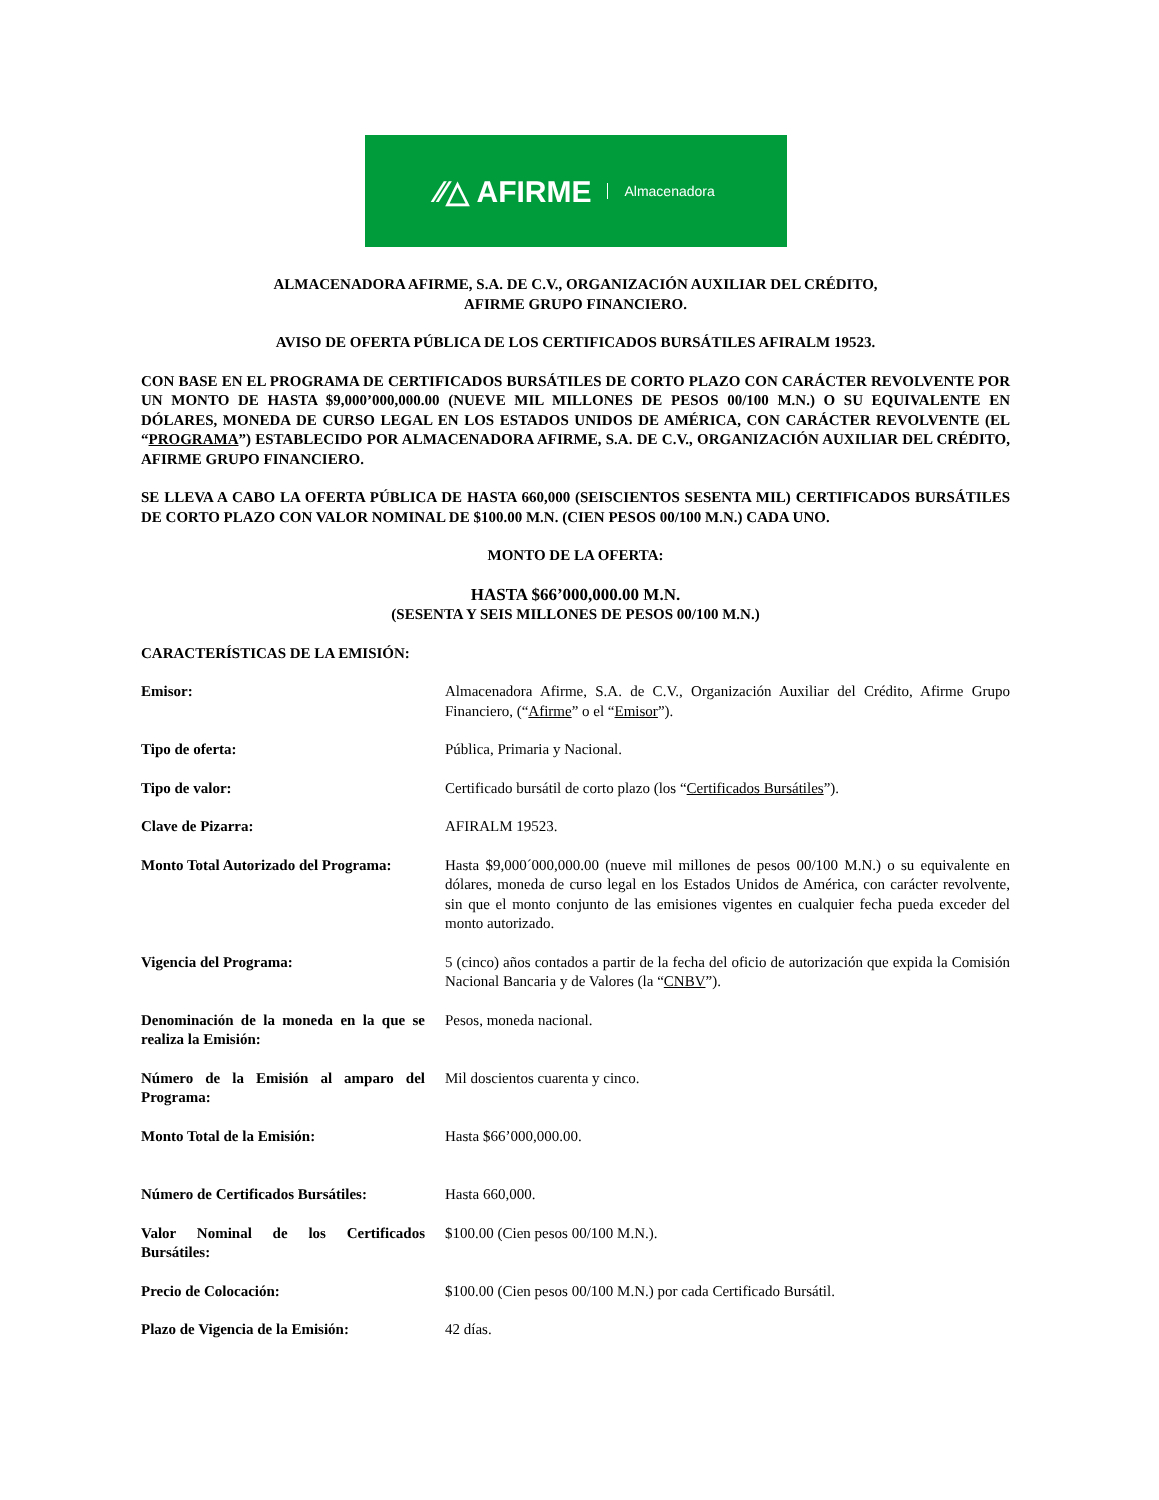⁄⁄△ AFIRME Almacenadora
ALMACENADORA AFIRME, S.A. DE C.V., ORGANIZACIÓN AUXILIAR DEL CRÉDITO,
AFIRME GRUPO FINANCIERO.
AVISO DE OFERTA PÚBLICA DE LOS CERTIFICADOS BURSÁTILES AFIRALM 19523.
CON BASE EN EL PROGRAMA DE CERTIFICADOS BURSÁTILES DE CORTO PLAZO CON CARÁCTER REVOLVENTE POR UN MONTO DE HASTA $9,000’000,000.00 (NUEVE MIL MILLONES DE PESOS 00/100 M.N.) O SU EQUIVALENTE EN DÓLARES, MONEDA DE CURSO LEGAL EN LOS ESTADOS UNIDOS DE AMÉRICA, CON CARÁCTER REVOLVENTE (EL “PROGRAMA”) ESTABLECIDO POR ALMACENADORA AFIRME, S.A. DE C.V., ORGANIZACIÓN AUXILIAR DEL CRÉDITO, AFIRME GRUPO FINANCIERO.
SE LLEVA A CABO LA OFERTA PÚBLICA DE HASTA 660,000 (SEISCIENTOS SESENTA MIL) CERTIFICADOS BURSÁTILES DE CORTO PLAZO CON VALOR NOMINAL DE $100.00 M.N. (CIEN PESOS 00/100 M.N.) CADA UNO.
MONTO DE LA OFERTA:
HASTA $66’000,000.00 M.N.
(SESENTA Y SEIS MILLONES DE PESOS 00/100 M.N.)
CARACTERÍSTICAS DE LA EMISIÓN:
| Emisor: | Almacenadora Afirme, S.A. de C.V., Organización Auxiliar del Crédito, Afirme Grupo Financiero, (“ Afirme ” o el “ Emisor ”). |
| Tipo de oferta: | Pública, Primaria y Nacional. |
| Tipo de valor: | Certificado bursátil de corto plazo (los “ Certificados Bursátiles ”). |
| Clave de Pizarra: | AFIRALM 19523. |
| Monto Total Autorizado del Programa: | Hasta $9,000´000,000.00 (nueve mil millones de pesos 00/100 M.N.) o su equivalente en dólares, moneda de curso legal en los Estados Unidos de América, con carácter revolvente, sin que el monto conjunto de las emisiones vigentes en cualquier fecha pueda exceder del monto autorizado. |
| Vigencia del Programa: | 5 (cinco) años contados a partir de la fecha del oficio de autorización que expida la Comisión Nacional Bancaria y de Valores (la “ CNBV ”). |
| Denominación de la moneda en la que se realiza la Emisión: | Pesos, moneda nacional. |
| Número de la Emisión al amparo del Programa: | Mil doscientos cuarenta y cinco. |
| Monto Total de la Emisión: | Hasta $66’000,000.00. |
| Número de Certificados Bursátiles: | Hasta 660,000. |
| Valor Nominal de los Certificados Bursátiles: | $100.00 (Cien pesos 00/100 M.N.). |
| Precio de Colocación: | $100.00 (Cien pesos 00/100 M.N.) por cada Certificado Bursátil. |
| Plazo de Vigencia de la Emisión: | 42 días. |